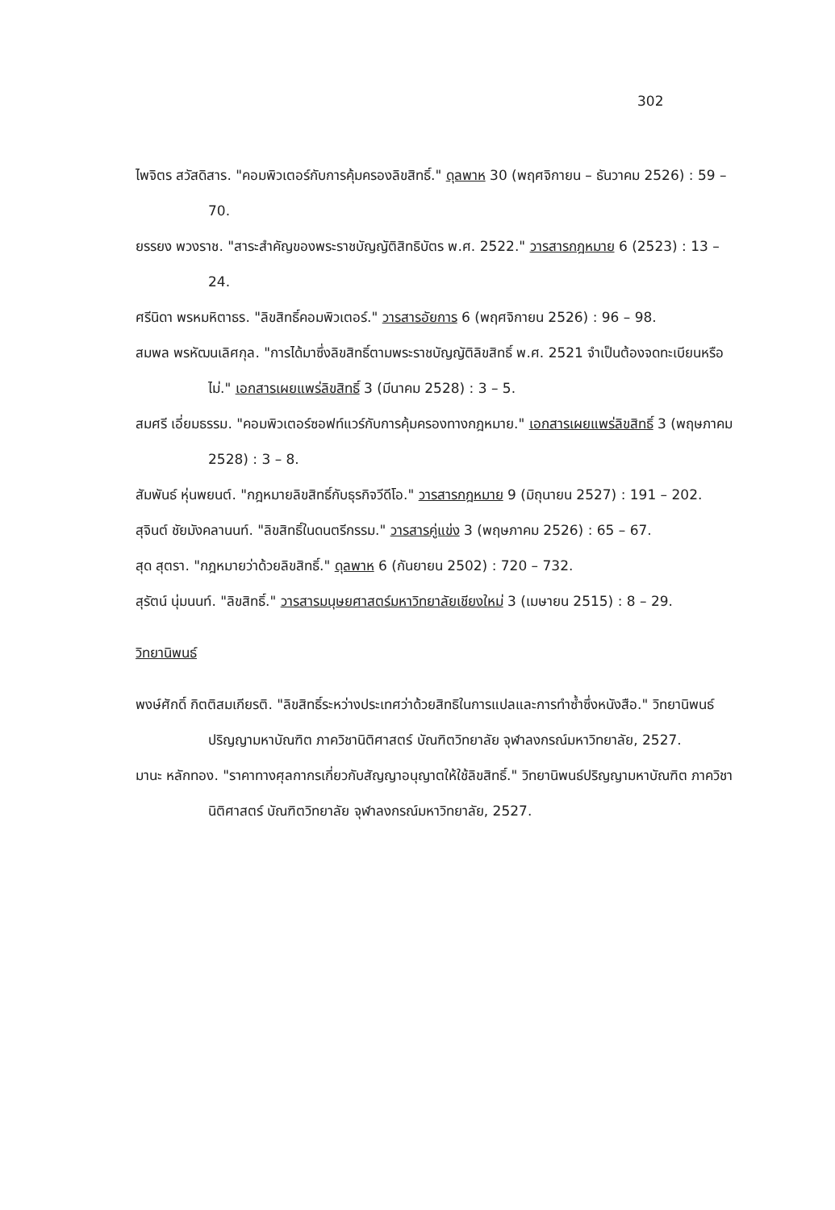302
ไพจิตร สวัสดิสาร. "คอมพิวเตอร์กับการคุ้มครองลิขสิทธิ์." ดุลพาห 30 (พฤศจิกายน – ธันวาคม 2526) : 59 – 70.
ยรรยง พวงราช. "สาระสำคัญของพระราชบัญญัติสิทธิบัตร พ.ศ. 2522." วารสารกฎหมาย 6 (2523) : 13 – 24.
ศรีนิดา พรหมหิตาธร. "ลิขสิทธิ์คอมพิวเตอร์." วารสารอัยการ 6 (พฤศจิกายน 2526) : 96 – 98.
สมพล พรหัฒนเลิศกุล. "การได้มาซึ่งลิขสิทธิ์ตามพระราชบัญญัติลิขสิทธิ์ พ.ศ. 2521 จำเป็นต้องจดทะเบียนหรือไม่." เอกสารเผยแพร่ลิขสิทธิ์ 3 (มีนาคม 2528) : 3 – 5.
สมศรี เอี่ยมธรรม. "คอมพิวเตอร์ซอฟท์แวร์กับการคุ้มครองทางกฎหมาย." เอกสารเผยแพร่ลิขสิทธิ์ 3 (พฤษภาคม 2528) : 3 – 8.
สัมพันธ์ หุ่นพยนต์. "กฎหมายลิขสิทธิ์กับธุรกิจวีดีโอ." วารสารกฎหมาย 9 (มิถุนายน 2527) : 191 – 202.
สุจินต์ ชัยมังคลานนท์. "ลิขสิทธิ์ในดนตรีกรรม." วารสารคู่แข่ง 3 (พฤษภาคม 2526) : 65 – 67.
สุด สุตรา. "กฎหมายว่าด้วยลิขสิทธิ์." ดุลพาห 6 (กันยายน 2502) : 720 – 732.
สุรัตน์ นุ่มนนท์. "ลิขสิทธิ์." วารสารมนุษยศาสตร์มหาวิทยาลัยเชียงใหม่ 3 (เมษายน 2515) : 8 – 29.
วิทยานิพนธ์
พงษ์ศักดิ์ กิตติสมเกียรติ. "ลิขสิทธิ์ระหว่างประเทศว่าด้วยสิทธิในการแปลและการทำซ้ำซึ่งหนังสือ." วิทยานิพนธ์ปริญญามหาบัณฑิต ภาควิชานิติศาสตร์ บัณฑิตวิทยาลัย จุฬาลงกรณ์มหาวิทยาลัย, 2527.
มานะ หลักทอง. "ราคาทางศุลกากรเกี่ยวกับสัญญาอนุญาตให้ใช้ลิขสิทธิ์." วิทยานิพนธ์ปริญญามหาบัณฑิต ภาควิชานิติศาสตร์ บัณฑิตวิทยาลัย จุฬาลงกรณ์มหาวิทยาลัย, 2527.